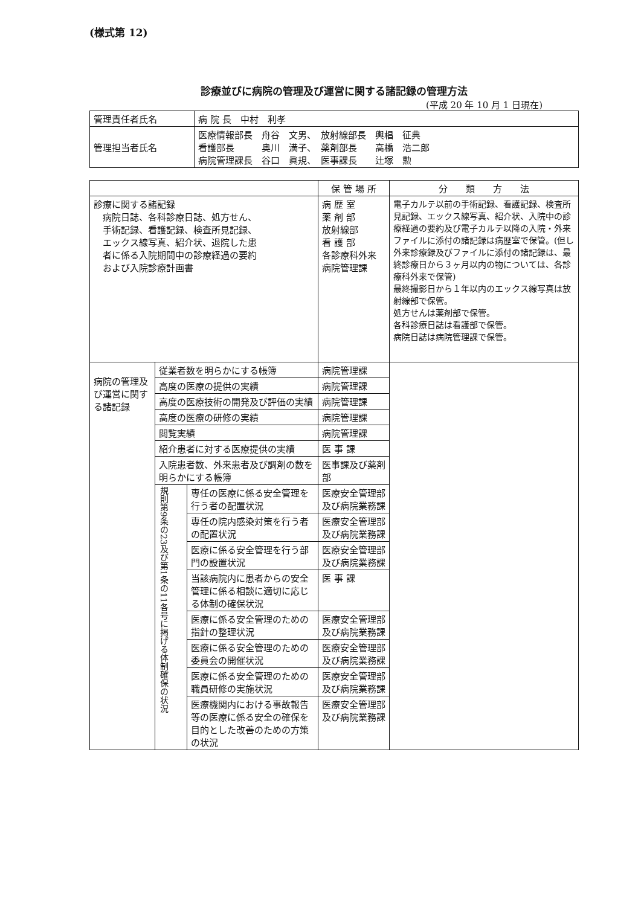(様式第 12)
診療並びに病院の管理及び運営に関する諸記録の管理方法
(平成 20 年 10 月 1 日現在)
| 管理責任者氏名 | 病 院 長 中村 利孝 |
| 管理担当者氏名 | 医療情報部長 舟谷 文男、 放射線部長 輿椙 征典 看護部長 奥川 満子、 薬剤部長 高橋 浩二郎 病院管理課長 谷口 眞規、 医事課長 辻塚 勲 |
| | | | 保 管 場 所 | 分 類 方 法 |
| --- | --- | --- | --- | --- |
| 診療に関する諸記録 病院日誌、各科診療日誌、処方せん、 手術記録、看護記録、検査所見記録、 エックス線写真、紹介状、退院した患 者に係る入院期間中の診療経過の要約 および入院診療計画書 | | | 病 歴 室 薬 剤 部 放射線部 看 護 部 各診療科外来 病院管理課 | 電子カルテ以前の手術記録、看護記録、検査所見記録、エックス線写真、紹介状、入院中の診療経過の要約及び電子カルテ以降の入院・外来ファイルに添付の諸記録は病歴室で保管。(但し外来診療録及びファイルに添付の諸記録は、最終診療日から３ヶ月以内の物については、各診療科外来で保管) 最終撮影日から１年以内のエックス線写真は放射線部で保管。 処方せんは薬剤部で保管。 各科診療日誌は看護部で保管。 病院日誌は病院管理課で保管。 |
| 病院の管理及び運営に関する諸記録 | 従業者数を明らかにする帳簿 | | 病院管理課 | |
| | 高度の医療の提供の実績 | | 病院管理課 | |
| | 高度の医療技術の開発及び評価の実績 | | 病院管理課 | |
| | 高度の医療の研修の実績 | | 病院管理課 | |
| | 閲覧実績 | | 病院管理課 | |
| | 紹介患者に対する医療提供の実績 | | 医 事 課 | |
| | 入院患者数、外来患者及び調剤の数を明らかにする帳簿 | | 医事課及び薬剤部 | |
| | 規則第9条の23及び第1条の11各号に掲げる体制確保の状況 | 専任の医療に係る安全管理を行う者の配置状況 | 医療安全管理部及び病院業務課 | |
| | | 専任の院内感染対策を行う者の配置状況 | 医療安全管理部及び病院業務課 | |
| | | 医療に係る安全管理を行う部門の設置状況 | 医療安全管理部及び病院業務課 | |
| | | 当該病院内に患者からの安全管理に係る相談に適切に応じる体制の確保状況 | 医 事 課 | |
| | | 医療に係る安全管理のための指針の整理状況 | 医療安全管理部及び病院業務課 | |
| | | 医療に係る安全管理のための委員会の開催状況 | 医療安全管理部及び病院業務課 | |
| | | 医療に係る安全管理のための職員研修の実施状況 | 医療安全管理部及び病院業務課 | |
| | | 医療機関内における事故報告等の医療に係る安全の確保を目的とした改善のための方策の状況 | 医療安全管理部及び病院業務課 | |